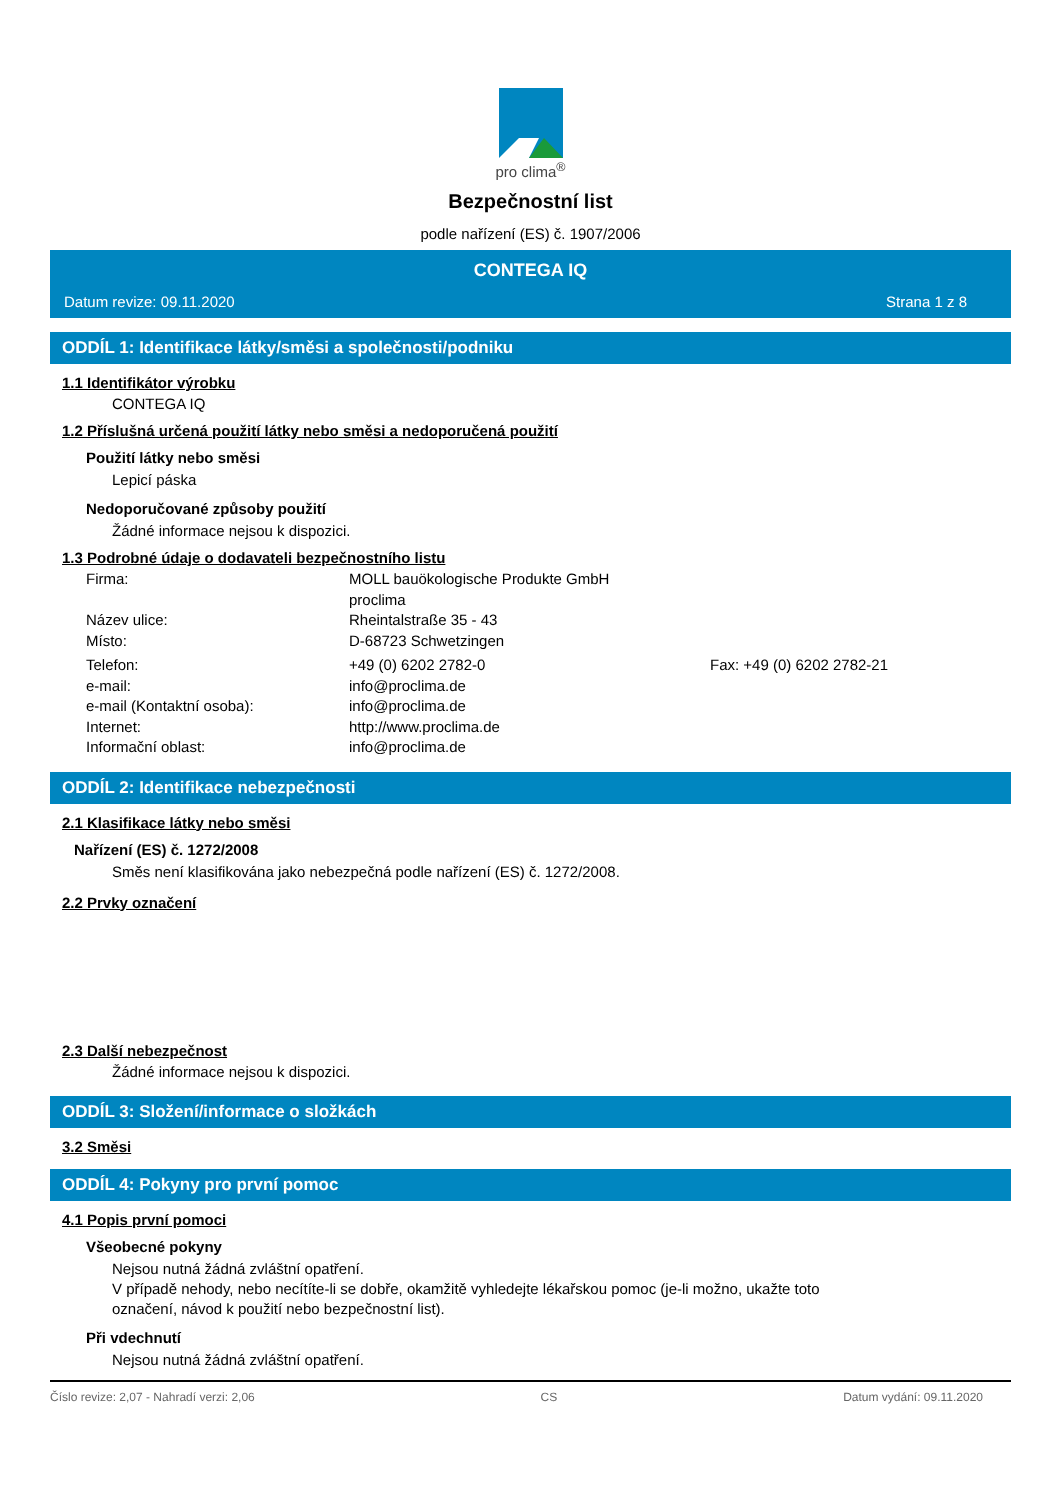pro clima<sup>®</sup>
Bezpečnostní list
podle nařízení (ES) č. 1907/2006
CONTEGA IQ
Datum revize: 09.11.2020 Strana 1 z 8
ODDÍL 1: Identifikace látky/směsi a společnosti/podniku
1.1 Identifikátor výrobku
CONTEGA IQ
1.2 Příslušná určená použití látky nebo směsi a nedoporučená použití
Použití látky nebo směsi
Lepicí páska
Nedoporučované způsoby použití
Žádné informace nejsou k dispozici.
1.3 Podrobné údaje o dodavateli bezpečnostního listu
Firma: MOLL bauökologische Produkte GmbH
proclima
Název ulice: Rheintalstraße 35 - 43
Místo: D-68723 Schwetzingen
Telefon: +49 (0) 6202 2782-0 Fax: +49 (0) 6202 2782-21
e-mail: info@proclima.de
e-mail (Kontaktní osoba): info@proclima.de
Internet: http://www.proclima.de
Informační oblast: info@proclima.de
ODDÍL 2: Identifikace nebezpečnosti
2.1 Klasifikace látky nebo směsi
Nařízení (ES) č. 1272/2008
Směs není klasifikována jako nebezpečná podle nařízení (ES) č. 1272/2008.
2.2 Prvky označení
2.3 Další nebezpečnost
Žádné informace nejsou k dispozici.
ODDÍL 3: Složení/informace o složkách
3.2 Směsi
ODDÍL 4: Pokyny pro první pomoc
4.1 Popis první pomoci
Všeobecné pokyny
Nejsou nutná žádná zvláštní opatření.
V případě nehody, nebo necítíte-li se dobře, okamžitě vyhledejte lékařskou pomoc (je-li možno, ukažte toto
označení, návod k použití nebo bezpečnostní list).
Při vdechnutí
Nejsou nutná žádná zvláštní opatření.
Číslo revize: 2,07 - Nahradí verzi: 2,06 CS Datum vydání: 09.11.2020